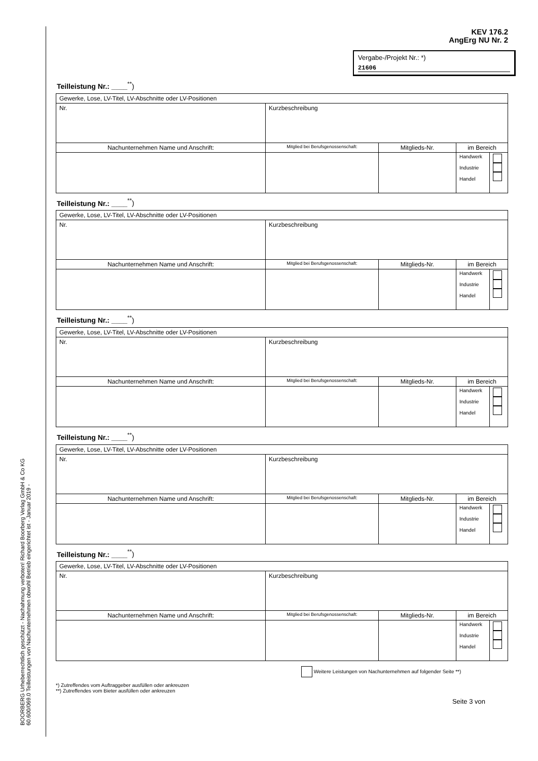BOORBERG Urheberrechtlich geschützt - Nachahmung verboten! Richard Boorberg Verlag GmbH & Co KG
60.600/069.0 Teilleistungen von Nachunternehmen obwohl Betrieb eingerichtet ist - Januar 2019 -
KEV 176.2
AngErg NU Nr. 2
Vergabe-/Projekt Nr.: *)
21606
Teilleistung Nr.: ____<sup>**</sup>)
| Gewerke, Lose, LV-Titel, LV-Abschnitte oder LV-Positionen | | | | |
| Nr. | Kurzbeschreibung | | | |
| Nachunternehmen Name und Anschrift: | Mitglied bei Berufsgenossenschaft: | Mitglieds-Nr. | im Bereich | |
| | | | Handwerk Industrie Handel | |
Teilleistung Nr.: ____<sup>**</sup>)
| Gewerke, Lose, LV-Titel, LV-Abschnitte oder LV-Positionen | | | | |
| Nr. | Kurzbeschreibung | | | |
| Nachunternehmen Name und Anschrift: | Mitglied bei Berufsgenossenschaft: | Mitglieds-Nr. | im Bereich | |
| | | | Handwerk Industrie Handel | |
Teilleistung Nr.: ____<sup>**</sup>)
| Gewerke, Lose, LV-Titel, LV-Abschnitte oder LV-Positionen | | | | |
| Nr. | Kurzbeschreibung | | | |
| Nachunternehmen Name und Anschrift: | Mitglied bei Berufsgenossenschaft: | Mitglieds-Nr. | im Bereich | |
| | | | Handwerk Industrie Handel | |
Teilleistung Nr.: ____<sup>**</sup>)
| Gewerke, Lose, LV-Titel, LV-Abschnitte oder LV-Positionen | | | | |
| Nr. | Kurzbeschreibung | | | |
| Nachunternehmen Name und Anschrift: | Mitglied bei Berufsgenossenschaft: | Mitglieds-Nr. | im Bereich | |
| | | | Handwerk Industrie Handel | |
Teilleistung Nr.: ____<sup>**</sup>)
| Gewerke, Lose, LV-Titel, LV-Abschnitte oder LV-Positionen | | | | |
| Nr. | Kurzbeschreibung | | | |
| Nachunternehmen Name und Anschrift: | Mitglied bei Berufsgenossenschaft: | Mitglieds-Nr. | im Bereich | |
| | | | Handwerk Industrie Handel | |
Weitere Leistungen von Nachunternehmen auf folgender Seite **)
*) Zutreffendes vom Auftraggeber ausfüllen oder ankreuzen
**) Zutreffendes vom Bieter ausfüllen oder ankreuzen
Seite 3 von